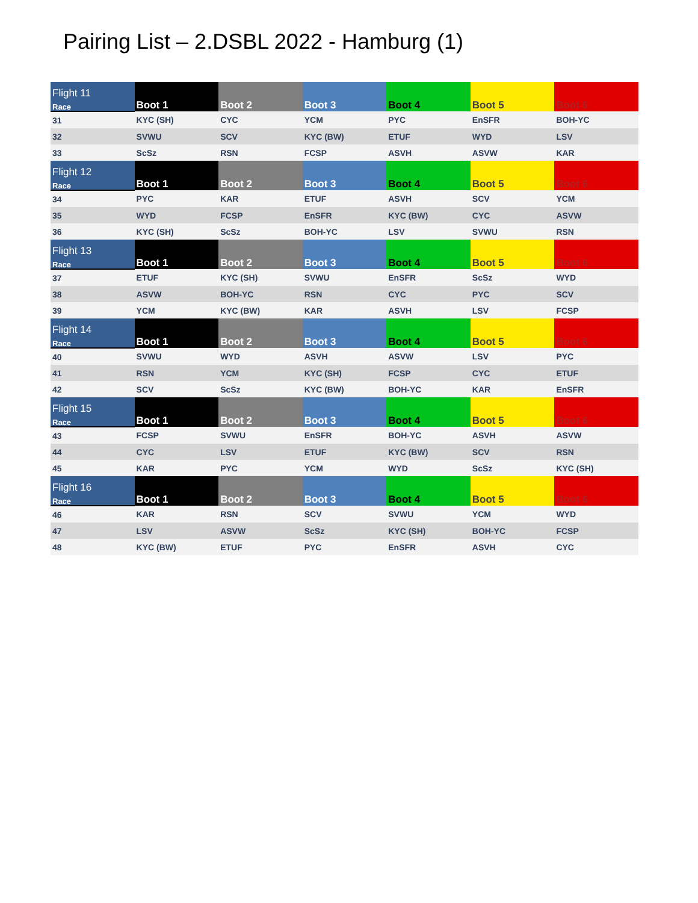Pairing List – 2.DSBL 2022 - Hamburg (1)
| Flight 11 Race | Boot 1 | Boot 2 | Boot 3 | Boot 4 | Boot 5 | Boot 6 |
| --- | --- | --- | --- | --- | --- | --- |
| 31 | KYC (SH) | CYC | YCM | PYC | EnSFR | BOH-YC |
| 32 | SVWU | SCV | KYC (BW) | ETUF | WYD | LSV |
| 33 | ScSz | RSN | FCSP | ASVH | ASVW | KAR |
| Flight 12 Race | Boot 1 | Boot 2 | Boot 3 | Boot 4 | Boot 5 | Boot 6 |
| 34 | PYC | KAR | ETUF | ASVH | SCV | YCM |
| 35 | WYD | FCSP | EnSFR | KYC (BW) | CYC | ASVW |
| 36 | KYC (SH) | ScSz | BOH-YC | LSV | SVWU | RSN |
| Flight 13 Race | Boot 1 | Boot 2 | Boot 3 | Boot 4 | Boot 5 | Boot 6 |
| 37 | ETUF | KYC (SH) | SVWU | EnSFR | ScSz | WYD |
| 38 | ASVW | BOH-YC | RSN | CYC | PYC | SCV |
| 39 | YCM | KYC (BW) | KAR | ASVH | LSV | FCSP |
| Flight 14 Race | Boot 1 | Boot 2 | Boot 3 | Boot 4 | Boot 5 | Boot 6 |
| 40 | SVWU | WYD | ASVH | ASVW | LSV | PYC |
| 41 | RSN | YCM | KYC (SH) | FCSP | CYC | ETUF |
| 42 | SCV | ScSz | KYC (BW) | BOH-YC | KAR | EnSFR |
| Flight 15 Race | Boot 1 | Boot 2 | Boot 3 | Boot 4 | Boot 5 | Boot 6 |
| 43 | FCSP | SVWU | EnSFR | BOH-YC | ASVH | ASVW |
| 44 | CYC | LSV | ETUF | KYC (BW) | SCV | RSN |
| 45 | KAR | PYC | YCM | WYD | ScSz | KYC (SH) |
| Flight 16 Race | Boot 1 | Boot 2 | Boot 3 | Boot 4 | Boot 5 | Boot 6 |
| 46 | KAR | RSN | SCV | SVWU | YCM | WYD |
| 47 | LSV | ASVW | ScSz | KYC (SH) | BOH-YC | FCSP |
| 48 | KYC (BW) | ETUF | PYC | EnSFR | ASVH | CYC |